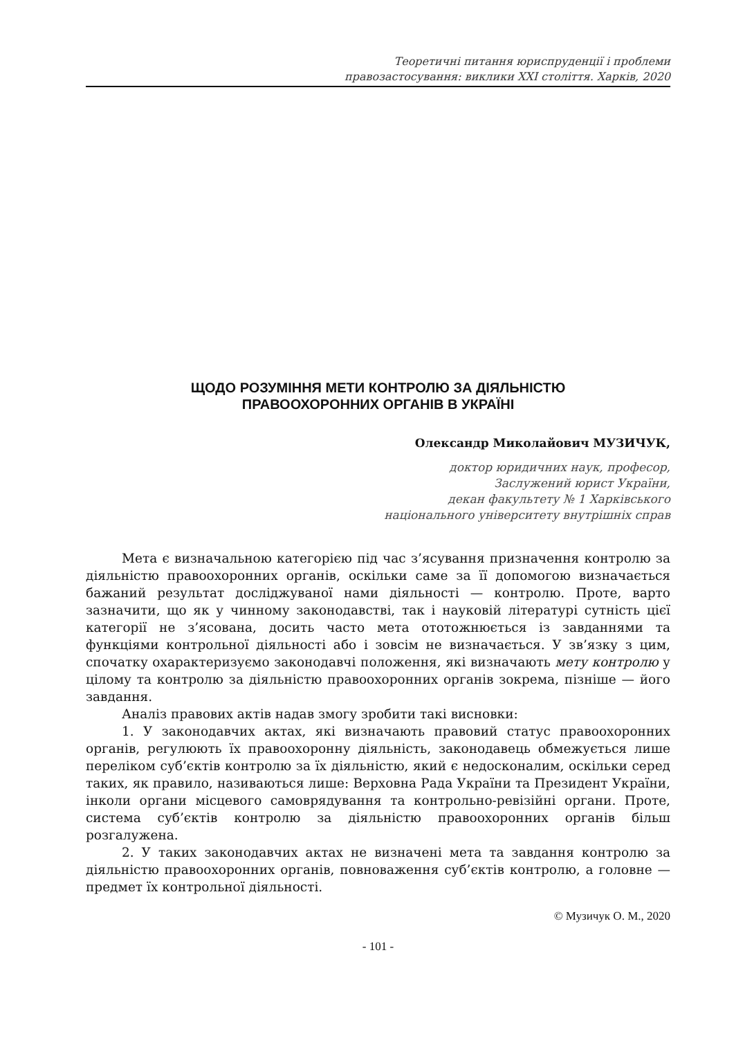Теоретичні питання юриспруденції і проблеми
правозастосування: виклики XXI століття. Харків, 2020
ЩОДО РОЗУМІННЯ МЕТИ КОНТРОЛЮ ЗА ДІЯЛЬНІСТЮ
ПРАВООХОРОННИХ ОРГАНІВ В УКРАЇНІ
Олександр Миколайович МУЗИЧУК,
доктор юридичних наук, професор,
Заслужений юрист України,
декан факультету № 1 Харківського
національного університету внутрішніх справ
Мета є визначальною категорією під час з’ясування призначення контролю за діяльністю правоохоронних органів, оскільки саме за її допомогою визначається бажаний результат досліджуваної нами діяльності — контролю. Проте, варто зазначити, що як у чинному законодавстві, так і науковій літературі сутність цієї категорії не з’ясована, досить часто мета ототожнюється із завданнями та функціями контрольної діяльності або і зовсім не визначається. У зв’язку з цим, спочатку охарактеризуємо законодавчі положення, які визначають мету контролю у цілому та контролю за діяльністю правоохоронних органів зокрема, пізніше — його завдання.
Аналіз правових актів надав змогу зробити такі висновки:
1. У законодавчих актах, які визначають правовий статус правоохоронних органів, регулюють їх правоохоронну діяльність, законодавець обмежується лише переліком суб’єктів контролю за їх діяльністю, який є недосконалим, оскільки серед таких, як правило, називаються лише: Верховна Рада України та Президент України, інколи органи місцевого самоврядування та контрольно-ревізійні органи. Проте, система суб’єктів контролю за діяльністю правоохоронних органів більш розгалужена.
2. У таких законодавчих актах не визначені мета та завдання контролю за діяльністю правоохоронних органів, повноваження суб’єктів контролю, а головне — предмет їх контрольної діяльності.
© Музичук О. М., 2020
- 101 -